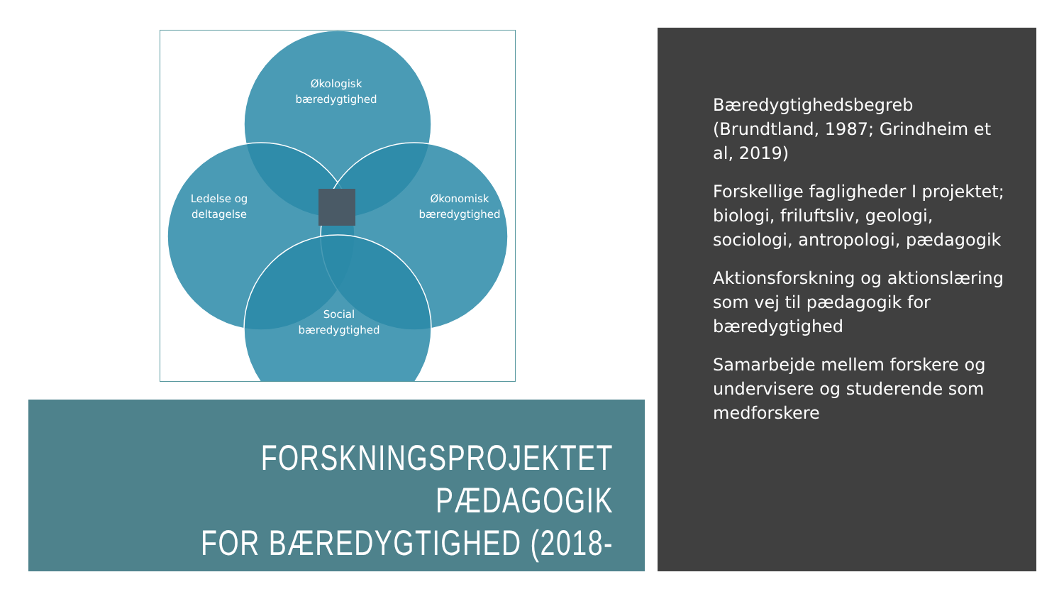Økologisk
bæredygtighed
Ledelse og
deltagelse
Økonomisk
bæredygtighed
Social
bæredygtighed
FORSKNINGSPROJEKTET PÆDAGOGIK
FOR BÆREDYGTIGHED (2018-2020)
Bæredygtighedsbegreb (Brundtland, 1987; Grindheim et al, 2019)
Forskellige fagligheder I projektet; biologi, friluftsliv, geologi, sociologi, antropologi, pædagogik
Aktionsforskning og aktionslæring som vej til pædagogik for bæredygtighed
Samarbejde mellem forskere og undervisere og studerende som medforskere